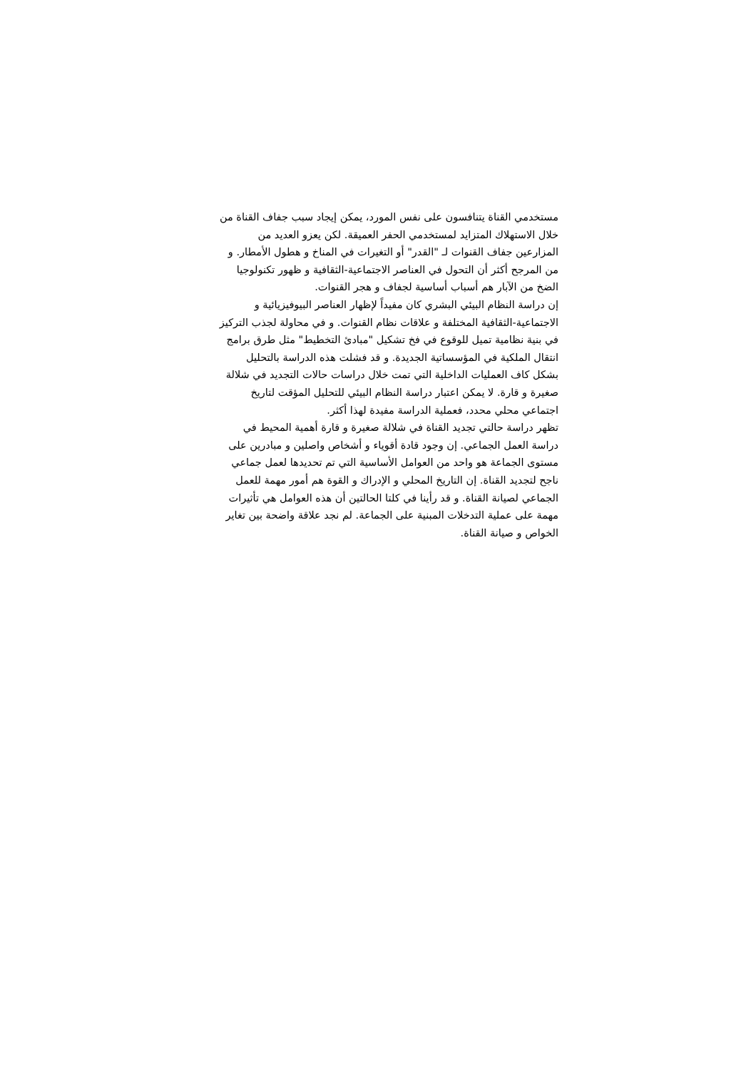مستخدمي القناة يتنافسون على نفس المورد، يمكن إيجاد سبب جفاف القناة من خلال الاستهلاك المتزايد لمستخدمي الحفر العميقة. لكن يعزو العديد من المزارعين جفاف القنوات لـ "القدر" أو التغيرات في المناخ و هطول الأمطار. و من المرجح أكثر أن التحول في العناصر الاجتماعية-الثقافية و ظهور تكنولوجيا الضخ من الآبار هم أسباب أساسية لجفاف و هجر القنوات.
إن دراسة النظام البيئي البشري كان مفيداً لإظهار العناصر البيوفيزيائية و الاجتماعية-الثقافية المختلفة و علاقات نظام القنوات. و في محاولة لجذب التركيز في بنية نظامية تميل للوقوع في فخ تشكيل "مبادئ التخطيط" مثل طرق برامج انتقال الملكية في المؤسساتية الجديدة. و قد فشلت هذه الدراسة بالتحليل بشكل كاف العمليات الداخلية التي تمت خلال دراسات حالات التجديد في شلالة صغيرة و قارة. لا يمكن اعتبار دراسة النظام البيئي للتحليل المؤقت لتاريخ اجتماعي محلي محدد، فعملية الدراسة مفيدة لهذا أكثر.
تظهر دراسة حالتي تجديد القناة في شلالة صغيرة و قارة أهمية المحيط في دراسة العمل الجماعي. إن وجود قادة أقوياء و أشخاص واصلين و مبادرين على مستوى الجماعة هو واحد من العوامل الأساسية التي تم تحديدها لعمل جماعي ناجح لتجديد القناة. إن التاريخ المحلي و الإدراك و القوة هم أمور مهمة للعمل الجماعي لصيانة القناة. و قد رأينا في كلتا الحالتين أن هذه العوامل هي تأثيرات مهمة على عملية التدخلات المبنية على الجماعة. لم نجد علاقة واضحة بين تغاير الخواص و صيانة القناة.